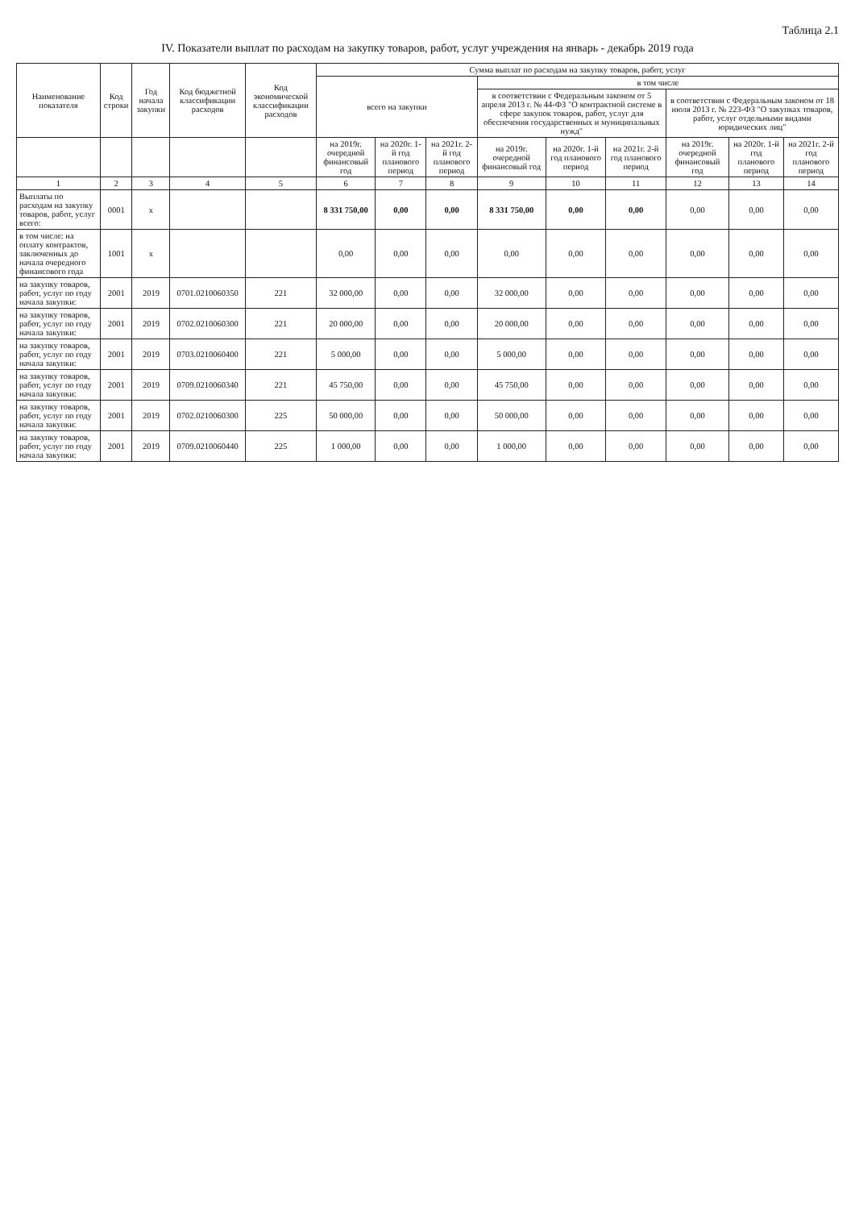Таблица 2.1
IV. Показатели выплат по расходам на закупку товаров, работ, услуг учреждения на январь - декабрь 2019 года
| Наименование показателя | Код строки | Год начала закупки | Код бюджетной классификации расходов | Код экономической классификации расходов | Сумма выплат по расходам на закупку товаров, работ, услуг | | | | | | | | |
| --- | --- | --- | --- | --- | --- | --- | --- | --- | --- | --- | --- | --- | --- |
| | | | | | всего на закупки | | | в том числе | | | | | |
| | | | | | | | | в соответствии с Федеральным законом от 5 апреля 2013 г. № 44-ФЗ "О контрактной системе в сфере закупок товаров, работ, услуг для обеспечения государственных и муниципальных нужд" | | | в соответствии с Федеральным законом от 18 июля 2013 г. № 223-ФЗ "О закупках товаров, работ, услуг отдельными видами юридических лиц" | | |
| | | | | | на 2019г. очередной финансовый год | на 2020г. 1-й год планового период | на 2021г. 2-й год планового период | на 2019г. очередной финансовый год | на 2020г. 1-й год планового период | на 2021г. 2-й год планового период | на 2019г. очередной финансовый год | на 2020г. 1-й год планового период | на 2021г. 2-й год планового период |
| 1 | 2 | 3 | 4 | 5 | 6 | 7 | 8 | 9 | 10 | 11 | 12 | 13 | 14 |
| Выплаты по расходам на закупку товаров, работ, услуг всего: | 0001 | x | | | 8 331 750,00 | 0,00 | 0,00 | 8 331 750,00 | 0,00 | 0,00 | 0,00 | 0,00 | 0,00 |
| в том числе: на оплату контрактов, заключенных до начала очередного финансового года | 1001 | x | | | 0,00 | 0,00 | 0,00 | 0,00 | 0,00 | 0,00 | 0,00 | 0,00 | 0,00 |
| на закупку товаров, работ, услуг по году начала закупки: | 2001 | 2019 | 0701.0210060350 | 221 | 32 000,00 | 0,00 | 0,00 | 32 000,00 | 0,00 | 0,00 | 0,00 | 0,00 | 0,00 |
| на закупку товаров, работ, услуг по году начала закупки: | 2001 | 2019 | 0702.0210060300 | 221 | 20 000,00 | 0,00 | 0,00 | 20 000,00 | 0,00 | 0,00 | 0,00 | 0,00 | 0,00 |
| на закупку товаров, работ, услуг по году начала закупки: | 2001 | 2019 | 0703.0210060400 | 221 | 5 000,00 | 0,00 | 0,00 | 5 000,00 | 0,00 | 0,00 | 0,00 | 0,00 | 0,00 |
| на закупку товаров, работ, услуг по году начала закупки: | 2001 | 2019 | 0709.0210060340 | 221 | 45 750,00 | 0,00 | 0,00 | 45 750,00 | 0,00 | 0,00 | 0,00 | 0,00 | 0,00 |
| на закупку товаров, работ, услуг по году начала закупки: | 2001 | 2019 | 0702.0210060300 | 225 | 50 000,00 | 0,00 | 0,00 | 50 000,00 | 0,00 | 0,00 | 0,00 | 0,00 | 0,00 |
| на закупку товаров, работ, услуг по году начала закупки: | 2001 | 2019 | 0709.0210060440 | 225 | 1 000,00 | 0,00 | 0,00 | 1 000,00 | 0,00 | 0,00 | 0,00 | 0,00 | 0,00 |